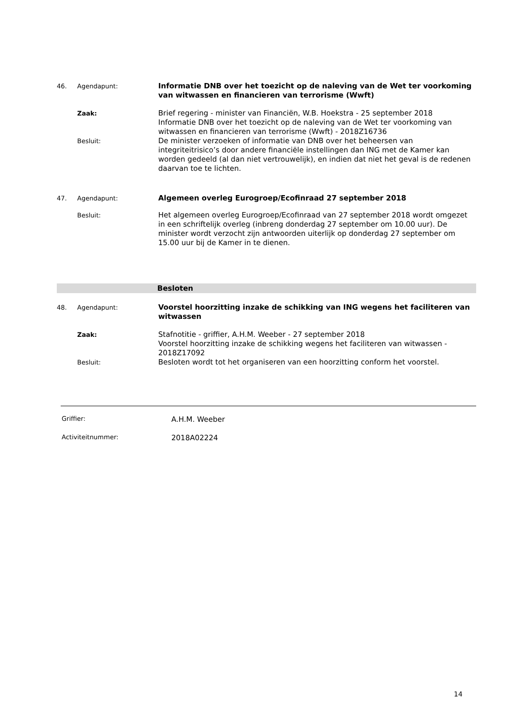46. Agendapunt:
Informatie DNB over het toezicht op de naleving van de Wet ter voorkoming van witwassen en financieren van terrorisme (Wwft)
Zaak:
Brief regering - minister van Financiën, W.B. Hoekstra - 25 september 2018
Informatie DNB over het toezicht op de naleving van de Wet ter voorkoming van witwassen en financieren van terrorisme (Wwft) - 2018Z16736
Besluit:
De minister verzoeken of informatie van DNB over het beheersen van integriteitrisico’s door andere financiële instellingen dan ING met de Kamer kan worden gedeeld (al dan niet vertrouwelijk), en indien dat niet het geval is de redenen daarvan toe te lichten.
47. Agendapunt:
Algemeen overleg Eurogroep/Ecofinraad 27 september 2018
Besluit:
Het algemeen overleg Eurogroep/Ecofinraad van 27 september 2018 wordt omgezet in een schriftelijk overleg (inbreng donderdag 27 september om 10.00 uur). De minister wordt verzocht zijn antwoorden uiterlijk op donderdag 27 september om 15.00 uur bij de Kamer in te dienen.
Besloten
48. Agendapunt:
Voorstel hoorzitting inzake de schikking van ING wegens het faciliteren van witwassen
Zaak:
Stafnotitie - griffier, A.H.M. Weeber - 27 september 2018
Voorstel hoorzitting inzake de schikking wegens het faciliteren van witwassen - 2018Z17092
Besluit:
Besloten wordt tot het organiseren van een hoorzitting conform het voorstel.
Griffier: A.H.M. Weeber
Activiteitnummer: 2018A02224
14